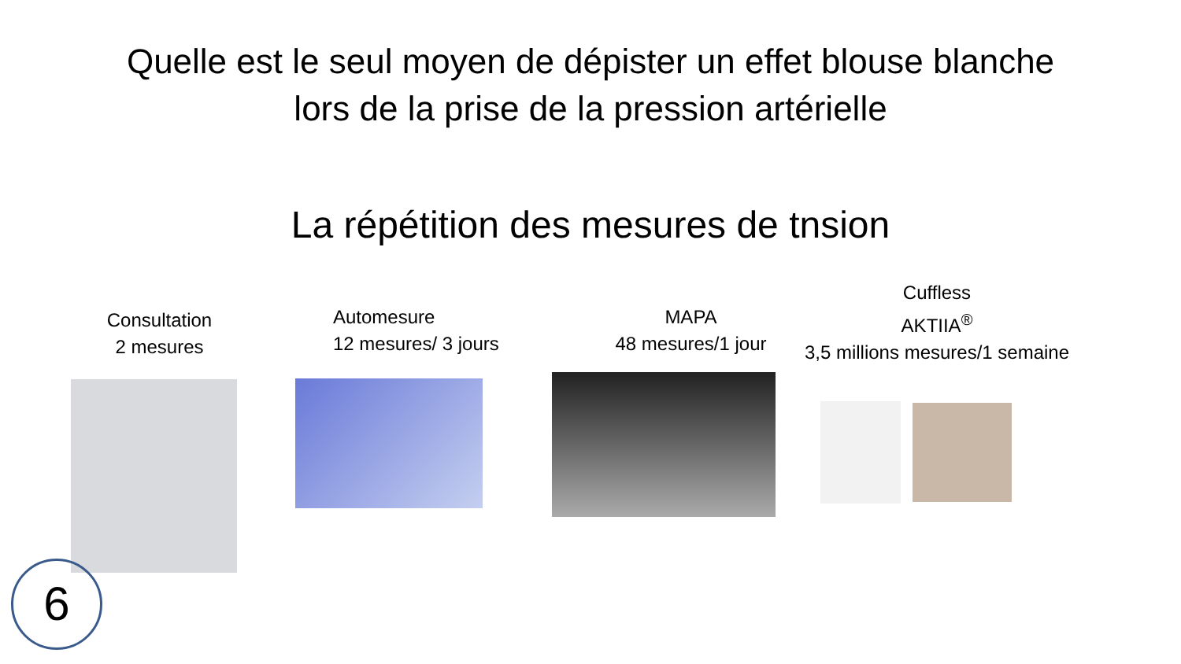Quelle est le seul moyen de dépister un effet blouse blanche
lors de la prise de la pression artérielle
La répétition des mesures de tnsion
Consultation
2 mesures
Automesure
12 mesures/ 3 jours
MAPA
48 mesures/1 jour
Cuffless
AKTIIA<sup>®</sup>
3,5 millions mesures/1 semaine
6